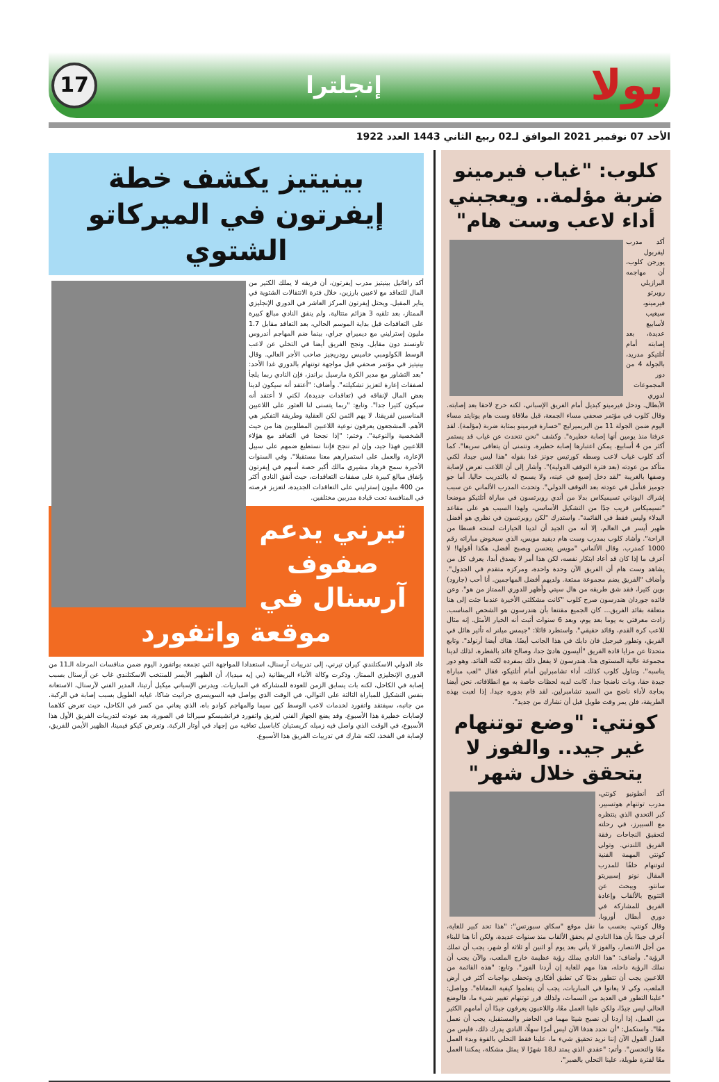بولا
إنجلترا
17
الأحد 07 نوفمبر 2021 الموافق لـ02 ربيع الثاني 1443 العدد 1922
كلوب: "غياب فيرمينو ضربة مؤلمة.. ويعجبني أداء لاعب وست هام"
أكد مدرب ليفربول يورجن كلوب، أن مهاجمه البرازيلي روبرتو فيرمينو، سيغيب لأسابيع عديدة، بعد إصابته أمام أتلتيكو مدريد، بالجولة 4 من دور المجموعات لدوري الأبطال. ودخل فيرمينو كبديل أمام الفريق الإسباني، لكنه خرج لاحقا بعد إصابته. وقال كلوب في مؤتمر صحفي مساء الجمعة، قبل ملاقاة وست هام يونايتد مساء اليوم ضمن الجولة 11 من البريميرليج "خسارة فيرمينو بمثابة ضربة (مؤلمة). لقد عرفنا منذ يومين أنها إصابة خطيرة". وكشف "نحن نتحدث عن غياب قد يستمر أكثر من 4 أسابيع. يمكن اعتبارها إصابة خطيرة. ونتمنى أن يتعافى سريعا". كما أكد كلوب غياب لاعب وسطه كورتيس جونز غدا بقوله "هذا ليس جيدا، لكني متأكد من عودته (بعد فترة التوقف الدولية)". وأشار إلى أن اللاعب تعرض لإصابة وصفها بالغريبة "لقد دخل إصبع في عينه، ولا يسمح له بالتدريب حاليا. أما جو جوميز فنأمل في عودته بعد التوقف الدولي". وتحدث المدرب الألماني عن سبب إشراك اليوناني تسيميكاس بدلا من أندي روبرتسون في مباراة أتلتيكو موضحا "تسيميكاس قريب جدًا من التشكيل الأساسي، ولهذا السبب هو على مقاعد البدلاء وليس فقط في القائمة". واستدرك "لكن روبرتسون في نظري هو أفضل ظهير أيسر في العالم، إلا أنه من الجيد أن لدينا الخيارات لمنحه قسطا من الراحة". وأشاد كلوب بمدرب وست هام ديفيد مويس، الذي سيخوض مباراته رقم 1000 كمدرب. وقال الألماني "مويس يتحسن ويصبح أفضل، هكذا أقولها! لا أعرف ما إذا كان قد أعاد ابتكار نفسه، لكن هذا أمر لا يصدق أبدا. يعرف كل من يشاهد وست هام أن الفريق الآن وحدة واحدة، ومركزه متقدم في الجدول". وأضاف "الفريق يضم مجموعة ممتعة. ولديهم أفضل المهاجمين. أنا أحب (جارود) بوين كثيرا، فقد شق طريقه من هال سيتي وأظهر للدوري الممتاز من هو". وعن قائده جوردان هندرسون صرح كلوب "كانت مشكلتي الأخيرة عندما جئت إلى هنا متعلقة بقائد الفريق... كان الجميع مقتنعا بأن هندرسون هو الشخص المناسب. زادت معرفتي به يوما بعد يوم، وبعد 6 سنوات أثبت أنه الخيار الأمثل. إنه مثال للاعب كرة القدم، وقائد حقيقي". واستطرد قائلا: "جيمس ميلنر له تأثير هائل في الفريق، وتطور فيرجيل فان دايك في هذا الجانب أيضًا. هناك أيضا أرنولد". وتابع متحدثا عن مزايا قادة الفريق "أليسون هادئ جدا، وصالح قائد بالفطرة، لذلك لدينا مجموعة عالية المستوى هنا. هندرسون لا يفعل ذلك بمفرده لكنه القائد. وهو دور يناسبه". وتناول كلوب كذلك، أداء تشامبرلين أمام أتلتيكو، فقال "لعب مباراة جيدة حقا، وبات ناضجا جدا. كانت لديه لحظات خاصة به مع انطلاقاته. نحن أيضا بحاجة لأداء ناضج من السيد تشامبرلين. لقد قام بدوره جيدا. إذا لعبت بهذه الطريقة، فلن يمر وقت طويل قبل أن تشارك من جديد".
كونتي: "وضع توتنهام غير جيد.. والفوز لا يتحقق خلال شهر"
أكد أنطونيو كونتي، مدرب توتنهام هوتسبير، كبر التحدي الذي ينتظره مع السبيرز، في رحلته لتحقيق النجاحات رفقة الفريق اللندني. وتولى كونتي المهمة الفنية لتوتنهام خلفًا للمدرب المقال نونو إسبيريتو سانتو، ويبحث عن التتويج بالألقاب وإعادة الفريق للمشاركة في دوري أبطال أوروبا. وقال كونتي، بحسب ما نقل موقع "سكاي سبورتس": "هذا تحد كبير للغاية، أعرف جيدًا بأن هذا النادي لم يحقق الألقاب منذ سنوات عديدة، ولكن أنا هنا للبناء من أجل الانتصار، والفوز لا يأتي بعد يوم أو اثنين أو ثلاثة أو شهر، يجب أن تملك الرؤية". وأضاف: "هذا النادي يملك رؤية عظيمة خارج الملعب، والآن يجب أن نملك الرؤية داخله، هذا مهم للغاية إن أردنا الفوز". وتابع: "هذه القائمة من اللاعبين يجب أن تتطور بدنيًا كي تطبق أفكاري وتحظى بواجبات أكثر في أرض الملعب، وكي لا يعانوا في المباريات، يجب أن يتعلموا كيفية المعاناة". وواصل: "علينا التطور في العديد من السمات، ولذلك قرر توتنهام تغيير شيء ما، فالوضع الحالي ليس جيدًا، ولكن علينا العمل معًا، واللاعبون يعرفون جيدًا أن أمامهم الكثير من العمل، إذا أردنا أن نصبح شيئا مهما في الحاضر والمستقبل، يجب أن نعمل معًا". واستكمل: "أن نحدد هدفا الآن ليس أمرًا سهلًا، النادي يدرك ذلك، فليس من العدل القول الآن إننا نريد تحقيق شيء ما، علينا فقط التحلي بالقوة وبدء العمل معًا والتحسن". وأتم: "عقدي الذي يمتد لـ18 شهرًا لا يمثل مشكلة، يمكننا العمل معًا لفترة طويلة، علينا التحلي بالصبر".
بينيتيز يكشف خطة إيفرتون في الميركاتو الشتوي
أكد رافائيل بينيتيز مدرب إيفرتون، أن فريقه لا يملك الكثير من المال للتعاقد مع لاعبين بارزين، خلال فترة الانتقالات الشتوية في يناير المقبل. ويحتل إيفرتون المركز العاشر في الدوري الإنجليزي الممتاز، بعد تلقيه 3 هزائم متتالية. ولم ينفق النادي مبالغ كبيرة على التعاقدات قبل بداية الموسم الحالي، بعد التعاقد مقابل 1.7 مليون إسترليني مع ديميراي جراي، بينما ضم المهاجم أندروس تاونسند دون مقابل. ونجح الفريق أيضا في التخلي عن لاعب الوسط الكولومبي خاميس رودريجيز صاحب الأجر العالي. وقال بينيتيز في مؤتمر صحفي قبل مواجهة توتنهام بالدوري غدا الأحد: "بعد التشاور مع مدير الكرة مارسيل براندز، فإن النادي ربما يلجأ لصفقات إعارة لتعزيز تشكيلته". وأضاف: "أعتقد أنه سيكون لدينا بعض المال لإنفاقه في (تعاقدات جديدة)، لكني لا أعتقد أنه سيكون كثيرا جدا". وتابع: "ربما يتسنى لنا العثور على اللاعبين المناسبين لفريقنا. لا يهم الثمن لكن العقلية وطريقة التفكير هي الأهم. المشجعون يعرفون نوعية اللاعبين المطلوبين هنا من حيث الشخصية والنوعية". وختم: "إذا نجحنا في التعاقد مع هؤلاء اللاعبين فهذا جيد، وإن لم ننجح فإننا نستطيع ضمهم على سبيل الإعارة، والعمل على استمرارهم معنا مستقبلا". وفي السنوات الأخيرة سمح فرهاد مشيري مالك أكبر حصة أسهم في إيفرتون بإنفاق مبالغ كبيرة على صفقات التعاقدات، حيث أنفق النادي أكثر من 400 مليون إسترليني على التعاقدات الجديدة، لتعزيز فرصته في المنافسة تحت قيادة مدربين مختلفين.
تيرني يدعم صفوف آرسنال في موقعة واتفورد
عاد الدولي الاسكتلندي كيران تيرني، إلى تدريبات آرسنال، استعدادا للمواجهة التي تجمعه بواتفورد اليوم ضمن منافسات المرحلة الـ11 من الدوري الإنجليزي الممتاز. وذكرت وكالة الأنباء البريطانية (بي إيه ميديا)، أن الظهير الأيسر للمنتخب الاسكتلندي غاب عن آرسنال بسبب إصابة في الكاحل، لكنه بات يسابق الزمن للعودة للمشاركة في المباريات. ويدرس الإسباني ميكيل أرتيتا، المدير الفني لآرسنال، الاستعانة بنفس التشكيل للمباراة الثالثة على التوالي، في الوقت الذي يواصل فيه السويسري جرانيت شاكا، غيابه الطويل بسبب إصابة في الركبة. من جانبه، سيفتقد واتفورد لخدمات لاعب الوسط كين سيما والمهاجم كوادو باه، الذي يعاني من كسر في الكاحل، حيث تعرض كلاهما لإصابات خطيرة هذا الأسبوع. وقد يضع الجهاز الفني لفريق واتفورد فرانشيسكو سيرالتا في الصورة، بعد عودته لتدريبات الفريق الأول هذا الأسبوع، في الوقت الذي واصل فيه زميله كريستيان كاباسيل تعافيه من إجهاد في أوتار الركبة. وتعرض كيكو فيمينا، الظهير الأيمن للفريق، لإصابة في الفخذ، لكنه شارك في تدريبات الفريق هذا الأسبوع.